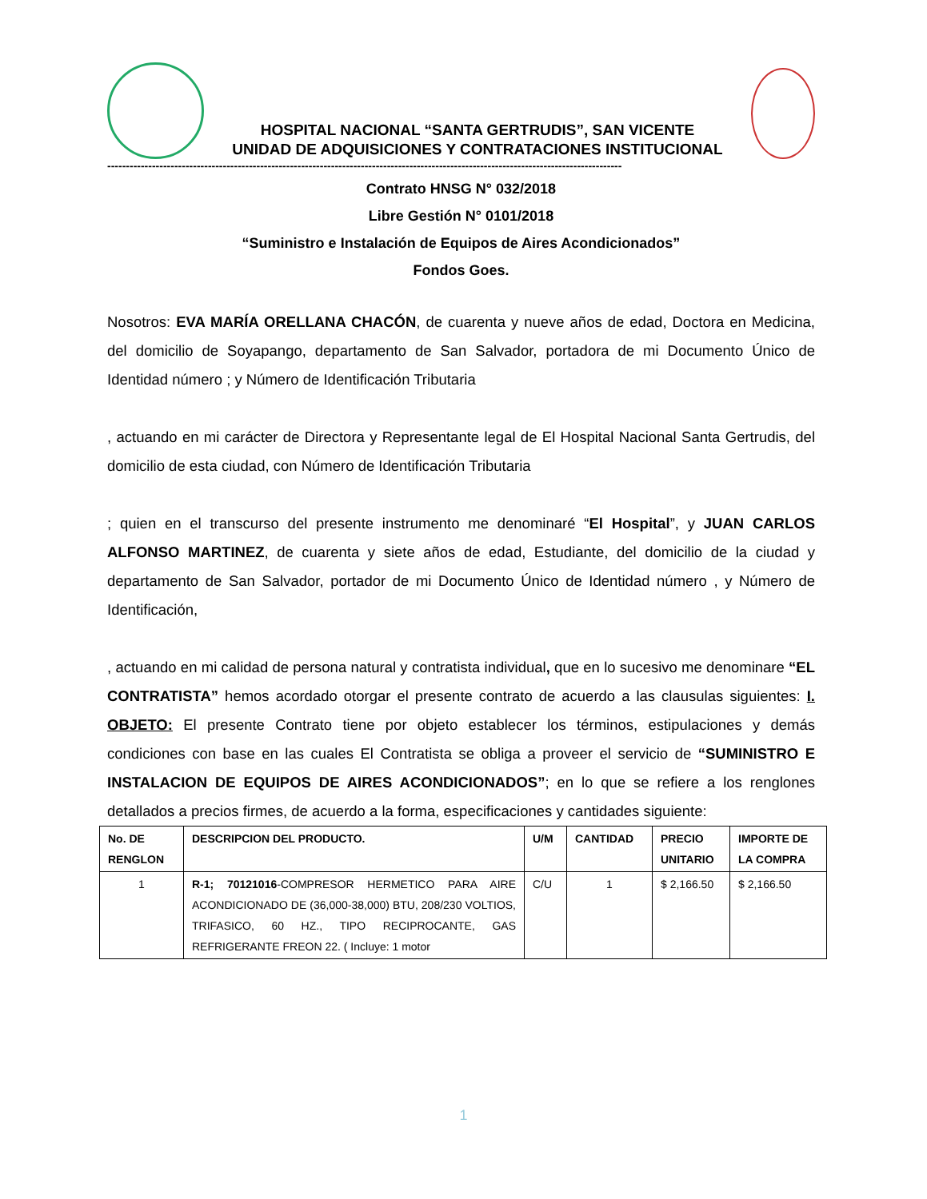HOSPITAL NACIONAL “SANTA GERTRUDIS”, SAN VICENTE
UNIDAD DE ADQUISICIONES Y CONTRATACIONES INSTITUCIONAL
------------------------------------------------------------------------------------------------------------------------------------------
Contrato HNSG N° 032/2018
Libre Gestión N° 0101/2018
“Suministro e Instalación de Equipos de Aires Acondicionados”
Fondos Goes.
Nosotros: EVA MARÍA ORELLANA CHACÓN, de cuarenta y nueve años de edad, Doctora en Medicina, del domicilio de Soyapango, departamento de San Salvador, portadora de mi Documento Único de Identidad número ; y Número de Identificación Tributaria
, actuando en mi carácter de Directora y Representante legal de El Hospital Nacional Santa Gertrudis, del domicilio de esta ciudad, con Número de Identificación Tributaria
; quien en el transcurso del presente instrumento me denominaré “El Hospital”, y JUAN CARLOS ALFONSO MARTINEZ, de cuarenta y siete años de edad, Estudiante, del domicilio de la ciudad y departamento de San Salvador, portador de mi Documento Único de Identidad número , y Número de Identificación,
, actuando en mi calidad de persona natural y contratista individual, que en lo sucesivo me denominare “EL CONTRATISTA” hemos acordado otorgar el presente contrato de acuerdo a las clausulas siguientes: I. OBJETO: El presente Contrato tiene por objeto establecer los términos, estipulaciones y demás condiciones con base en las cuales El Contratista se obliga a proveer el servicio de “SUMINISTRO E INSTALACION DE EQUIPOS DE AIRES ACONDICIONADOS”; en lo que se refiere a los renglones detallados a precios firmes, de acuerdo a la forma, especificaciones y cantidades siguiente:
| No. DE RENGLON | DESCRIPCION DEL PRODUCTO. | U/M | CANTIDAD | PRECIO UNITARIO | IMPORTE DE LA COMPRA |
| --- | --- | --- | --- | --- | --- |
| 1 | R-1; 70121016 -COMPRESOR HERMETICO PARA AIRE ACONDICIONADO DE (36,000-38,000) BTU, 208/230 VOLTIOS, TRIFASICO, 60 HZ., TIPO RECIPROCANTE, GAS REFRIGERANTE FREON 22. ( Incluye: 1 motor | C/U | 1 | $ 2,166.50 | $ 2,166.50 |
1